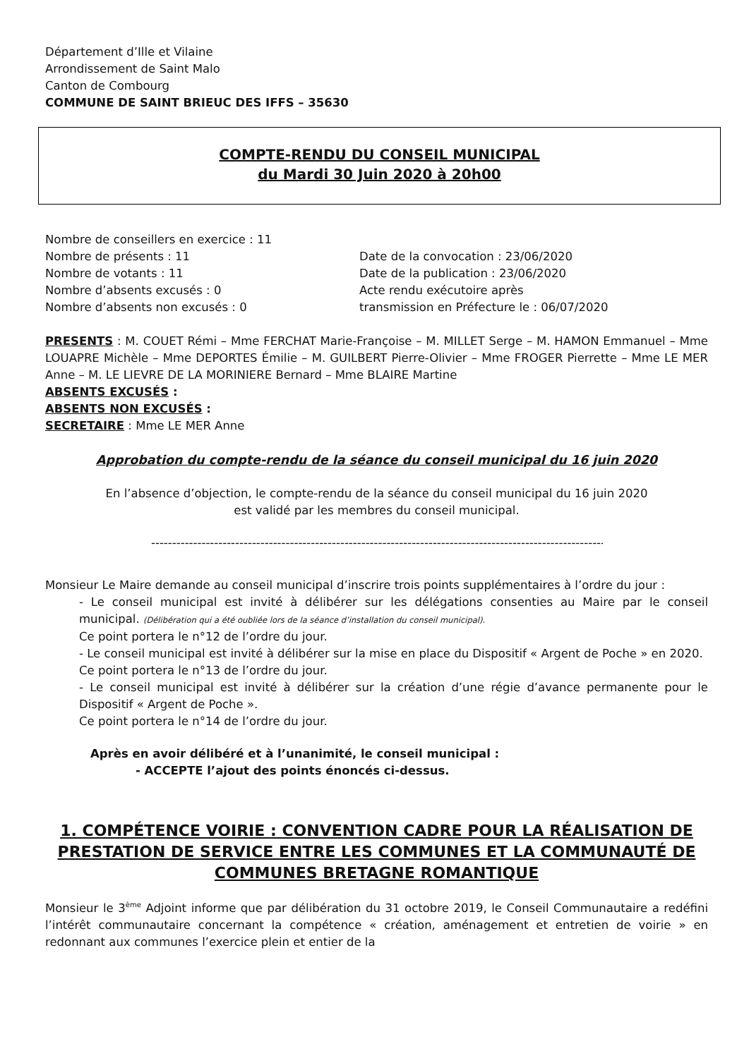Département d’Ille et Vilaine
Arrondissement de Saint Malo
Canton de Combourg
COMMUNE DE SAINT BRIEUC DES IFFS – 35630
COMPTE-RENDU DU CONSEIL MUNICIPAL
du Mardi 30 Juin 2020 à 20h00
Nombre de conseillers en exercice : 11
Nombre de présents : 11
Nombre de votants : 11
Nombre d’absents excusés : 0
Nombre d’absents non excusés : 0
Date de la convocation : 23/06/2020
Date de la publication : 23/06/2020
Acte rendu exécutoire après
transmission en Préfecture le : 06/07/2020
PRESENTS : M. COUET Rémi – Mme FERCHAT Marie-Françoise – M. MILLET Serge – M. HAMON Emmanuel – Mme LOUAPRE Michèle – Mme DEPORTES Émilie – M. GUILBERT Pierre-Olivier – Mme FROGER Pierrette – Mme LE MER Anne – M. LE LIEVRE DE LA MORINIERE Bernard – Mme BLAIRE Martine
ABSENTS EXCUSÉS :
ABSENTS NON EXCUSÉS :
SECRETAIRE : Mme LE MER Anne
Approbation du compte-rendu de la séance du conseil municipal du 16 juin 2020
En l’absence d’objection, le compte-rendu de la séance du conseil municipal du 16 juin 2020
est validé par les membres du conseil municipal.
------------------------------------------------------------------------------------------------------------
Monsieur Le Maire demande au conseil municipal d’inscrire trois points supplémentaires à l’ordre du jour :
- Le conseil municipal est invité à délibérer sur les délégations consenties au Maire par le conseil municipal. (Délibération qui a été oubliée lors de la séance d’installation du conseil municipal).
Ce point portera le n°12 de l’ordre du jour.
- Le conseil municipal est invité à délibérer sur la mise en place du Dispositif « Argent de Poche » en 2020.
Ce point portera le n°13 de l’ordre du jour.
- Le conseil municipal est invité à délibérer sur la création d’une régie d’avance permanente pour le Dispositif « Argent de Poche ».
Ce point portera le n°14 de l’ordre du jour.
Après en avoir délibéré et à l’unanimité, le conseil municipal :
- ACCEPTE l’ajout des points énoncés ci-dessus.
1. COMPÉTENCE VOIRIE : CONVENTION CADRE POUR LA RÉALISATION DE PRESTATION DE SERVICE ENTRE LES COMMUNES ET LA COMMUNAUTÉ DE COMMUNES BRETAGNE ROMANTIQUE
Monsieur le 3<sup>ème</sup> Adjoint informe que par délibération du 31 octobre 2019, le Conseil Communautaire a redéfini l’intérêt communautaire concernant la compétence « création, aménagement et entretien de voirie » en redonnant aux communes l’exercice plein et entier de la